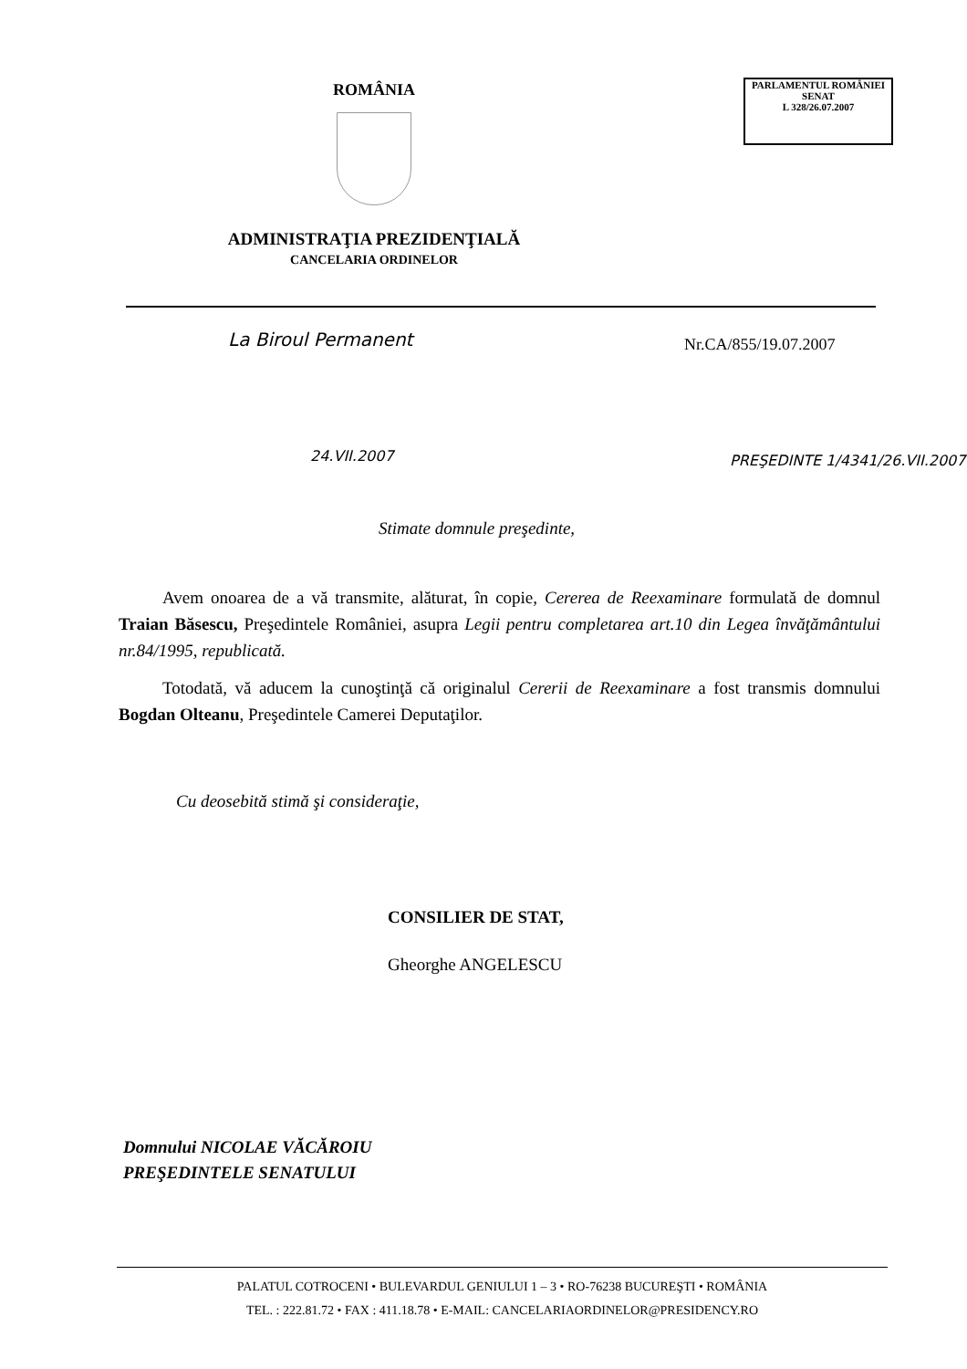ROMÂNIA
ADMINISTRAŢIA PREZIDENŢIALĂ
CANCELARIA ORDINELOR
PARLAMENTUL ROMÂNIEI
SENAT
L 328/26.07.2007
Nr.CA/855/19.07.2007
La Biroul Permanent
24.VII.2007 PREŞEDINTE 1/4341/26.VII.2007
Stimate domnule preşedinte,
Avem onoarea de a vă transmite, alăturat, în copie, Cererea de Reexaminare formulată de domnul Traian Băsescu, Preşedintele României, asupra Legii pentru completarea art.10 din Legea învăţământului nr.84/1995, republicată.
Totodată, vă aducem la cunoştinţă că originalul Cererii de Reexaminare a fost transmis domnului Bogdan Olteanu, Preşedintele Camerei Deputaţilor.
Cu deosebită stimă şi consideraţie,
CONSILIER DE STAT,
Gheorghe ANGELESCU
Domnului NICOLAE VĂCĂROIU
PREŞEDINTELE SENATULUI
PALATUL COTROCENI • BULEVARDUL GENIULUI 1 – 3 • RO-76238 BUCUREŞTI • ROMÂNIA
TEL. : 222.81.72 • FAX : 411.18.78 • E-MAIL: CANCELARIAORDINELOR@PRESIDENCY.RO